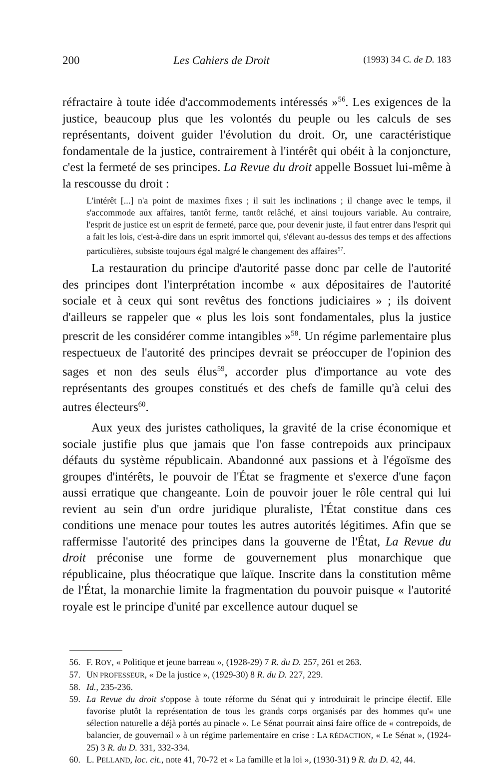200 Les Cahiers de Droit (1993) 34 C. de D. 183
réfractaire à toute idée d'accommodements intéressés »<sup>56</sup>. Les exigences de la justice, beaucoup plus que les volontés du peuple ou les calculs de ses représentants, doivent guider l'évolution du droit. Or, une caractéristique fondamentale de la justice, contrairement à l'intérêt qui obéit à la conjoncture, c'est la fermeté de ses principes. La Revue du droit appelle Bossuet lui-même à la rescousse du droit :
L'intérêt [...] n'a point de maximes fixes ; il suit les inclinations ; il change avec le temps, il s'accommode aux affaires, tantôt ferme, tantôt relâché, et ainsi toujours variable. Au contraire, l'esprit de justice est un esprit de fermeté, parce que, pour devenir juste, il faut entrer dans l'esprit qui a fait les lois, c'est-à-dire dans un esprit immortel qui, s'élevant au-dessus des temps et des affections particulières, subsiste toujours égal malgré le changement des affaires<sup>57</sup>.
La restauration du principe d'autorité passe donc par celle de l'autorité des principes dont l'interprétation incombe « aux dépositaires de l'autorité sociale et à ceux qui sont revêtus des fonctions judiciaires » ; ils doivent d'ailleurs se rappeler que « plus les lois sont fondamentales, plus la justice prescrit de les considérer comme intangibles »<sup>58</sup>. Un régime parlementaire plus respectueux de l'autorité des principes devrait se préoccuper de l'opinion des sages et non des seuls élus<sup>59</sup>, accorder plus d'importance au vote des représentants des groupes constitués et des chefs de famille qu'à celui des autres électeurs<sup>60</sup>.
Aux yeux des juristes catholiques, la gravité de la crise économique et sociale justifie plus que jamais que l'on fasse contrepoids aux principaux défauts du système républicain. Abandonné aux passions et à l'égoïsme des groupes d'intérêts, le pouvoir de l'État se fragmente et s'exerce d'une façon aussi erratique que changeante. Loin de pouvoir jouer le rôle central qui lui revient au sein d'un ordre juridique pluraliste, l'État constitue dans ces conditions une menace pour toutes les autres autorités légitimes. Afin que se raffermisse l'autorité des principes dans la gouverne de l'État, La Revue du droit préconise une forme de gouvernement plus monarchique que républicaine, plus théocratique que laïque. Inscrite dans la constitution même de l'État, la monarchie limite la fragmentation du pouvoir puisque « l'autorité royale est le principe d'unité par excellence autour duquel se
56. F. ROY, « Politique et jeune barreau », (1928-29) 7 R. du D. 257, 261 et 263.
57. UN PROFESSEUR, « De la justice », (1929-30) 8 R. du D. 227, 229.
58. Id., 235-236.
59. La Revue du droit s'oppose à toute réforme du Sénat qui y introduirait le principe électif. Elle favorise plutôt la représentation de tous les grands corps organisés par des hommes qu'« une sélection naturelle a déjà portés au pinacle ». Le Sénat pourrait ainsi faire office de « contrepoids, de balancier, de gouvernail » à un régime parlementaire en crise : LA RÉDACTION, « Le Sénat », (1924-25) 3 R. du D. 331, 332-334.
60. L. PELLAND, loc. cit., note 41, 70-72 et « La famille et la loi », (1930-31) 9 R. du D. 42, 44.